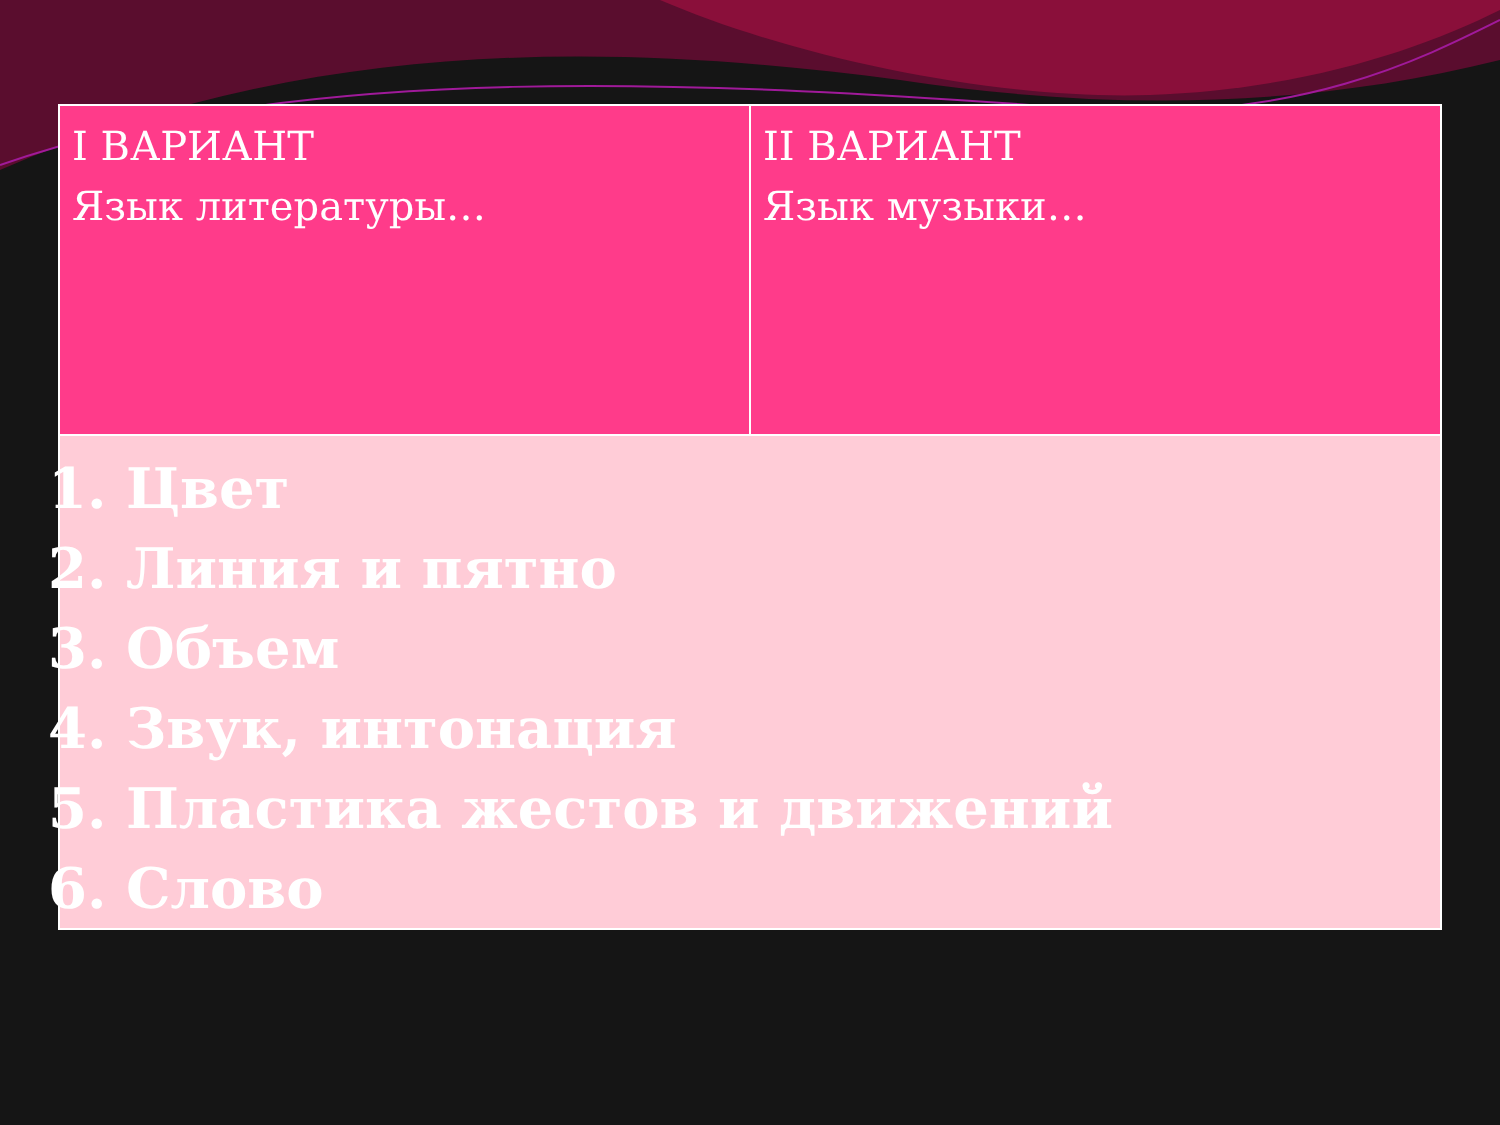| I ВАРИАНТ Язык литературы… | II ВАРИАНТ Язык музыки… |
| 1. Цвет 2. Линия и пятно 3. Объем 4. Звук, интонация 5. Пластика жестов и движений 6. Слово | |